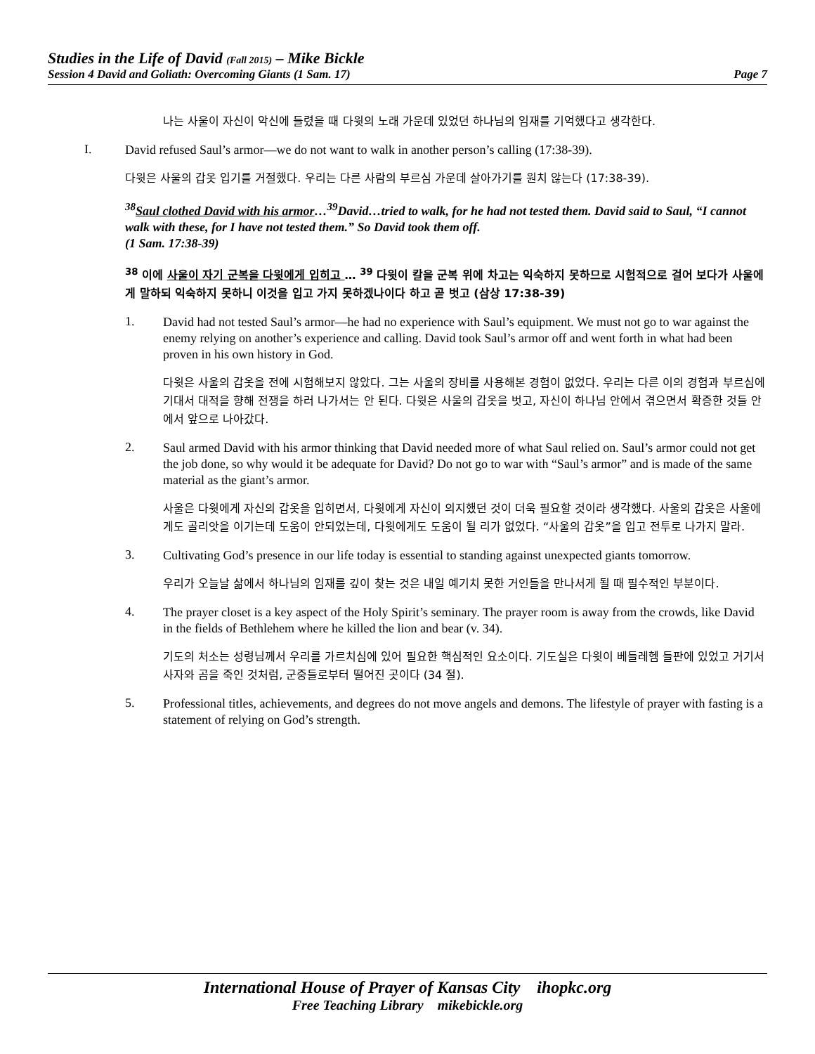Studies in the Life of David (Fall 2015) – Mike Bickle
Session 4 David and Goliath: Overcoming Giants (1 Sam. 17) Page 7
나는 사울이 자신이 악신에 들렸을 때 다윗의 노래 가운데 있었던 하나님의 임재를 기억했다고 생각한다.
I.
David refused Saul’s armor—we do not want to walk in another person’s calling (17:38-39).
다윗은 사울의 갑옷 입기를 거절했다. 우리는 다른 사람의 부르심 가운데 살아가기를 원치 않는다 (17:38-39).
<sup>38</sup> Saul clothed David with his armor…<sup>39</sup>David…tried to walk, for he had not tested them. David said to Saul, “I cannot walk with these, for I have not tested them.” So David took them off.
(1 Sam. 17:38-39)
<sup>38</sup> 이에 사울이 자기 군복을 다윗에게 입히고 … <sup>39</sup> 다윗이 칼을 군복 위에 차고는 익숙하지 못하므로 시험적으로 걸어 보다가 사울에게 말하되 익숙하지 못하니 이것을 입고 가지 못하겠나이다 하고 곧 벗고 (삼상 17:38-39)
1.
David had not tested Saul’s armor—he had no experience with Saul’s equipment. We must not go to war against the enemy relying on another’s experience and calling. David took Saul’s armor off and went forth in what had been proven in his own history in God.
다윗은 사울의 갑옷을 전에 시험해보지 않았다. 그는 사울의 장비를 사용해본 경험이 없었다. 우리는 다른 이의 경험과 부르심에 기대서 대적을 향해 전쟁을 하러 나가서는 안 된다. 다윗은 사울의 갑옷을 벗고, 자신이 하나님 안에서 겪으면서 확증한 것들 안에서 앞으로 나아갔다.
2.
Saul armed David with his armor thinking that David needed more of what Saul relied on. Saul’s armor could not get the job done, so why would it be adequate for David? Do not go to war with “Saul’s armor” and is made of the same material as the giant’s armor.
사울은 다윗에게 자신의 갑옷을 입히면서, 다윗에게 자신이 의지했던 것이 더욱 필요할 것이라 생각했다. 사울의 갑옷은 사울에게도 골리앗을 이기는데 도움이 안되었는데, 다윗에게도 도움이 될 리가 없었다. “사울의 갑옷”을 입고 전투로 나가지 말라.
3.
Cultivating God’s presence in our life today is essential to standing against unexpected giants tomorrow.
우리가 오늘날 삶에서 하나님의 임재를 깊이 찾는 것은 내일 예기치 못한 거인들을 만나서게 될 때 필수적인 부분이다.
4.
The prayer closet is a key aspect of the Holy Spirit’s seminary. The prayer room is away from the crowds, like David in the fields of Bethlehem where he killed the lion and bear (v. 34).
기도의 처소는 성령님께서 우리를 가르치심에 있어 필요한 핵심적인 요소이다. 기도실은 다윗이 베들레헴 들판에 있었고 거기서 사자와 곰을 죽인 것처럼, 군중들로부터 떨어진 곳이다 (34 절).
5.
Professional titles, achievements, and degrees do not move angels and demons. The lifestyle of prayer with fasting is a statement of relying on God’s strength.
International House of Prayer of Kansas City ihopkc.org
Free Teaching Library mikebickle.org